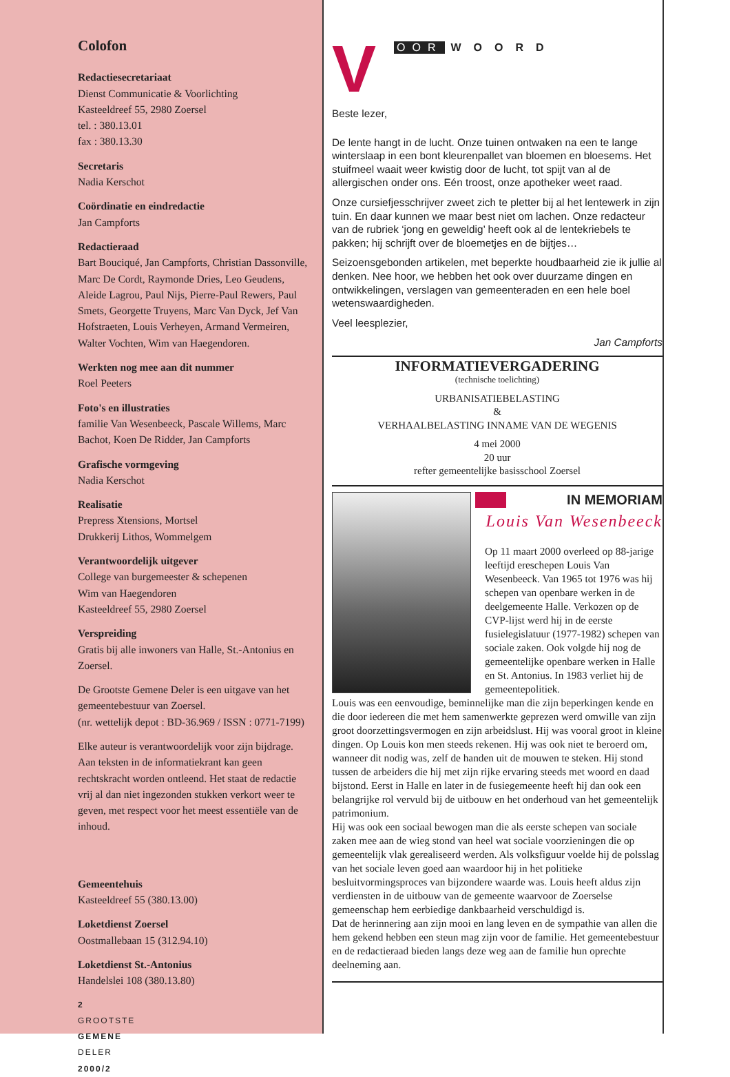Colofon
Redactiesecretariaat
Dienst Communicatie & Voorlichting
Kasteeldreef 55, 2980 Zoersel
tel. : 380.13.01
fax : 380.13.30
Secretaris
Nadia Kerschot
Coördinatie en eindredactie
Jan Campforts
Redactieraad
Bart Bouciqué, Jan Campforts, Christian Dassonville, Marc De Cordt, Raymonde Dries, Leo Geudens, Aleide Lagrou, Paul Nijs, Pierre-Paul Rewers, Paul Smets, Georgette Truyens, Marc Van Dyck, Jef Van Hofstraeten, Louis Verheyen, Armand Vermeiren, Walter Vochten, Wim van Haegendoren.
Werkten nog mee aan dit nummer
Roel Peeters
Foto's en illustraties
familie Van Wesenbeeck, Pascale Willems, Marc Bachot, Koen De Ridder, Jan Campforts
Grafische vormgeving
Nadia Kerschot
Realisatie
Prepress Xtensions, Mortsel
Drukkerij Lithos, Wommelgem
Verantwoordelijk uitgever
College van burgemeester & schepenen
Wim van Haegendoren
Kasteeldreef 55, 2980 Zoersel
Verspreiding
Gratis bij alle inwoners van Halle, St.-Antonius en Zoersel.
De Grootste Gemene Deler is een uitgave van het gemeentebestuur van Zoersel.
(nr. wettelijk depot : BD-36.969 / ISSN : 0771-7199)
Elke auteur is verantwoordelijk voor zijn bijdrage. Aan teksten in de informatiekrant kan geen rechtskracht worden ontleend. Het staat de redactie vrij al dan niet ingezonden stukken verkort weer te geven, met respect voor het meest essentiële van de inhoud.
Gemeentehuis
Kasteeldreef 55 (380.13.00)
Loketdienst Zoersel
Oostmallebaan 15 (312.94.10)
Loketdienst St.-Antonius
Handelslei 108 (380.13.80)
2
GROOTSTE
GEMENE
DELER
2000/2
V
OOR WOORD
Beste lezer,
De lente hangt in de lucht. Onze tuinen ontwaken na een te lange winterslaap in een bont kleurenpallet van bloemen en bloesems. Het stuifmeel waait weer kwistig door de lucht, tot spijt van al de allergischen onder ons. Eén troost, onze apotheker weet raad.
Onze cursiefjesschrijver zweet zich te pletter bij al het lentewerk in zijn tuin. En daar kunnen we maar best niet om lachen. Onze redacteur van de rubriek ‘jong en geweldig’ heeft ook al de lentekriebels te pakken; hij schrijft over de bloemetjes en de bijtjes…
Seizoensgebonden artikelen, met beperkte houdbaarheid zie ik jullie al denken. Nee hoor, we hebben het ook over duurzame dingen en ontwikkelingen, verslagen van gemeenteraden en een hele boel wetenswaardigheden.
Veel leesplezier,
Jan Campforts
INFORMATIEVERGADERING
(technische toelichting)
URBANISATIEBELASTING
&
VERHAALBELASTING INNAME VAN DE WEGENIS
4 mei 2000
20 uur
refter gemeentelijke basisschool Zoersel
IN MEMORIAM
Louis Van Wesenbeeck
Op 11 maart 2000 overleed op 88-jarige leeftijd ereschepen Louis Van Wesenbeeck. Van 1965 tot 1976 was hij schepen van openbare werken in de deelgemeente Halle. Verkozen op de CVP-lijst werd hij in de eerste fusielegislatuur (1977-1982) schepen van sociale zaken. Ook volgde hij nog de gemeentelijke openbare werken in Halle en St. Antonius. In 1983 verliet hij de gemeentepolitiek.
Louis was een eenvoudige, beminnelijke man die zijn beperkingen kende en die door iedereen die met hem samenwerkte geprezen werd omwille van zijn groot doorzettingsvermogen en zijn arbeidslust. Hij was vooral groot in kleine dingen. Op Louis kon men steeds rekenen. Hij was ook niet te beroerd om, wanneer dit nodig was, zelf de handen uit de mouwen te steken. Hij stond tussen de arbeiders die hij met zijn rijke ervaring steeds met woord en daad bijstond. Eerst in Halle en later in de fusiegemeente heeft hij dan ook een belangrijke rol vervuld bij de uitbouw en het onderhoud van het gemeentelijk patrimonium.
Hij was ook een sociaal bewogen man die als eerste schepen van sociale zaken mee aan de wieg stond van heel wat sociale voorzieningen die op gemeentelijk vlak gerealiseerd werden. Als volksfiguur voelde hij de polsslag van het sociale leven goed aan waardoor hij in het politieke besluitvormingsproces van bijzondere waarde was. Louis heeft aldus zijn verdiensten in de uitbouw van de gemeente waarvoor de Zoerselse gemeenschap hem eerbiedige dankbaarheid verschuldigd is.
Dat de herinnering aan zijn mooi en lang leven en de sympathie van allen die hem gekend hebben een steun mag zijn voor de familie. Het gemeentebestuur en de redactieraad bieden langs deze weg aan de familie hun oprechte deelneming aan.